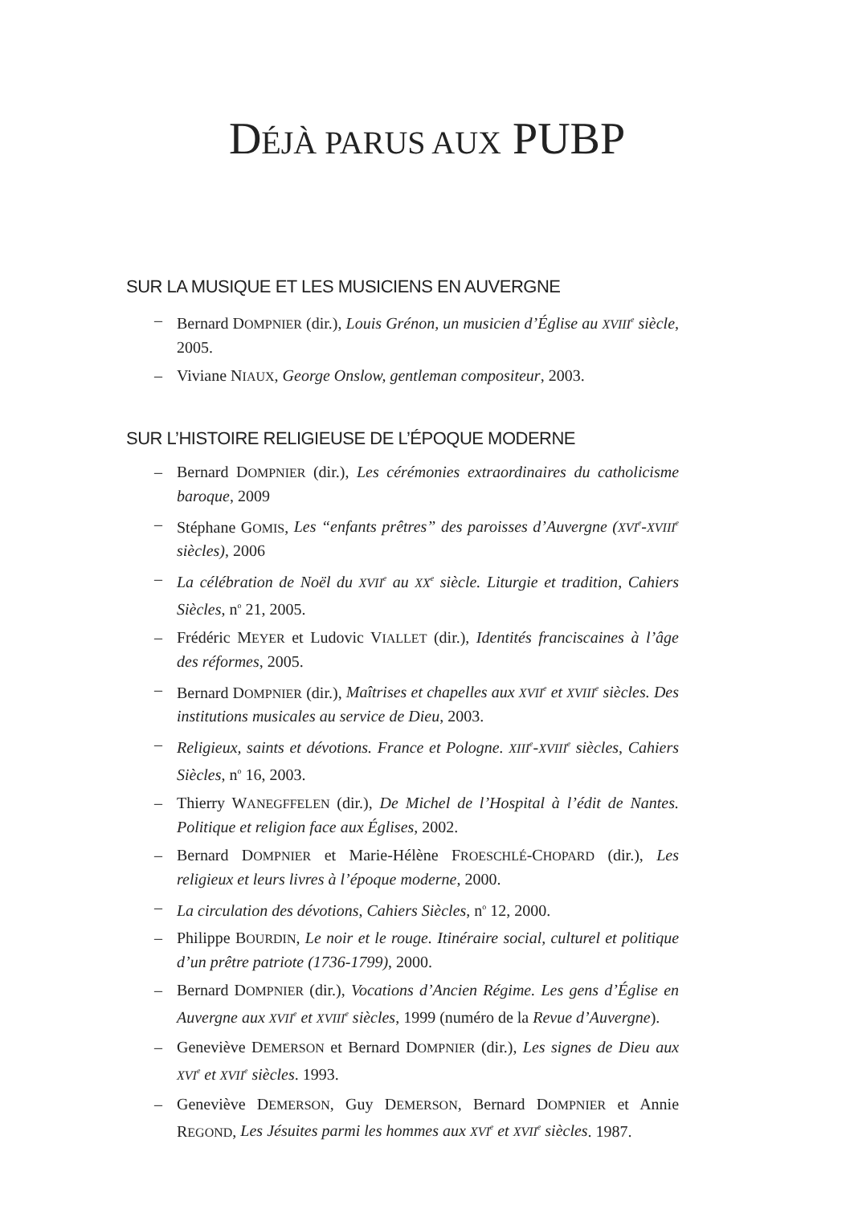DÉJÀ PARUS AUX PUBP
SUR LA MUSIQUE ET LES MUSICIENS EN AUVERGNE
– Bernard DOMPNIER (dir.), Louis Grénon, un musicien d’Église au XVIII<sup>e</sup> siècle, 2005.
– Viviane NIAUX, George Onslow, gentleman compositeur, 2003.
SUR L’HISTOIRE RELIGIEUSE DE L’ÉPOQUE MODERNE
– Bernard DOMPNIER (dir.), Les cérémonies extraordinaires du catholicisme baroque, 2009
– Stéphane GOMIS, Les “enfants prêtres” des paroisses d’Auvergne (XVI<sup>e</sup>-XVIII<sup>e</sup> siècles), 2006
– La célébration de Noël du XVII<sup>e</sup> au XX<sup>e</sup> siècle. Liturgie et tradition, Cahiers Siècles, n<sup>o</sup> 21, 2005.
– Frédéric MEYER et Ludovic VIALLET (dir.), Identités franciscaines à l’âge des réformes, 2005.
– Bernard DOMPNIER (dir.), Maîtrises et chapelles aux XVII<sup>e</sup> et XVIII<sup>e</sup> siècles. Des institutions musicales au service de Dieu, 2003.
– Religieux, saints et dévotions. France et Pologne. XIII<sup>e</sup>-XVIII<sup>e</sup> siècles, Cahiers Siècles, n<sup>o</sup> 16, 2003.
– Thierry WANEGFFELEN (dir.), De Michel de l’Hospital à l’édit de Nantes. Politique et religion face aux Églises, 2002.
– Bernard DOMPNIER et Marie-Hélène FROESCHLÉ-CHOPARD (dir.), Les religieux et leurs livres à l’époque moderne, 2000.
– La circulation des dévotions, Cahiers Siècles, n<sup>o</sup> 12, 2000.
– Philippe BOURDIN, Le noir et le rouge. Itinéraire social, culturel et politique d’un prêtre patriote (1736-1799), 2000.
– Bernard DOMPNIER (dir.), Vocations d’Ancien Régime. Les gens d’Église en Auvergne aux XVII<sup>e</sup> et XVIII<sup>e</sup> siècles, 1999 (numéro de la Revue d’Auvergne).
– Geneviève DEMERSON et Bernard DOMPNIER (dir.), Les signes de Dieu aux XVI<sup>e</sup> et XVII<sup>e</sup> siècles. 1993.
– Geneviève DEMERSON, Guy DEMERSON, Bernard DOMPNIER et Annie REGOND, Les Jésuites parmi les hommes aux XVI<sup>e</sup> et XVII<sup>e</sup> siècles. 1987.